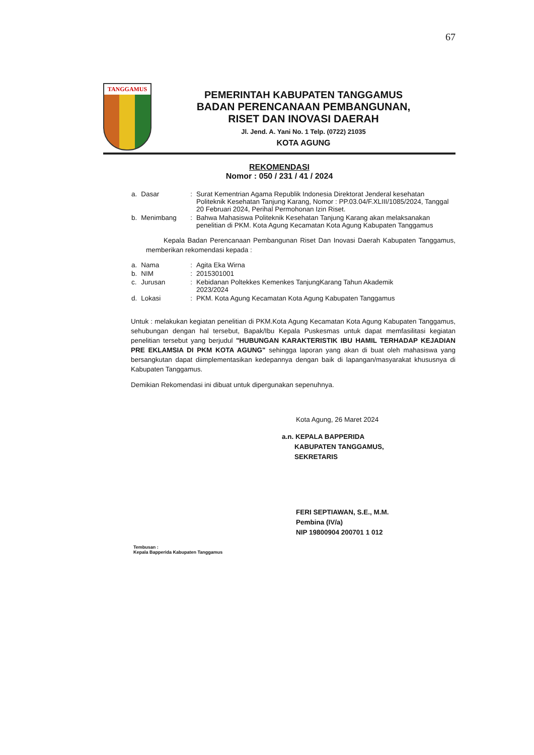67
TANGGAMUS
PEMERINTAH KABUPATEN TANGGAMUS
BADAN PERENCANAAN PEMBANGUNAN,
RISET DAN INOVASI DAERAH
Jl. Jend. A. Yani No. 1 Telp. (0722) 21035
KOTA AGUNG
REKOMENDASI
Nomor : 050 / 231 / 41 / 2024
| a. | Dasar | : | Surat Kementrian Agama Republik Indonesia Direktorat Jenderal kesehatan Politeknik Kesehatan Tanjung Karang, Nomor : PP.03.04/F.XLIII/1085/2024, Tanggal 20 Februari 2024, Perihal Permohonan Izin Riset. |
| b. | Menimbang | : | Bahwa Mahasiswa Politeknik Kesehatan Tanjung Karang akan melaksanakan penelitian di PKM. Kota Agung Kecamatan Kota Agung Kabupaten Tanggamus |
Kepala Badan Perencanaan Pembangunan Riset Dan Inovasi Daerah Kabupaten Tanggamus, memberikan rekomendasi kepada :
| a. | Nama | : | Agita Eka Wirna |
| b. | NIM | : | 2015301001 |
| c. | Jurusan | : | Kebidanan Poltekkes Kemenkes TanjungKarang Tahun Akademik 2023/2024 |
| d. | Lokasi | : | PKM. Kota Agung Kecamatan Kota Agung Kabupaten Tanggamus |
Untuk : melakukan kegiatan penelitian di PKM.Kota Agung Kecamatan Kota Agung Kabupaten Tanggamus, sehubungan dengan hal tersebut, Bapak/Ibu Kepala Puskesmas untuk dapat memfasilitasi kegiatan penelitian tersebut yang berjudul "HUBUNGAN KARAKTERISTIK IBU HAMIL TERHADAP KEJADIAN PRE EKLAMSIA DI PKM KOTA AGUNG" sehingga laporan yang akan di buat oleh mahasiswa yang bersangkutan dapat diimplementasikan kedepannya dengan baik di lapangan/masyarakat khususnya di Kabupaten Tanggamus.
Demikian Rekomendasi ini dibuat untuk dipergunakan sepenuhnya.
Kota Agung, 26 Maret 2024
a.n. KEPALA BAPPERIDA
KABUPATEN TANGGAMUS,
SEKRETARIS
FERI SEPTIAWAN, S.E., M.M.
Pembina (IV/a)
NIP 19800904 200701 1 012
Tembusan :
Kepala Bapperida Kabupaten Tanggamus